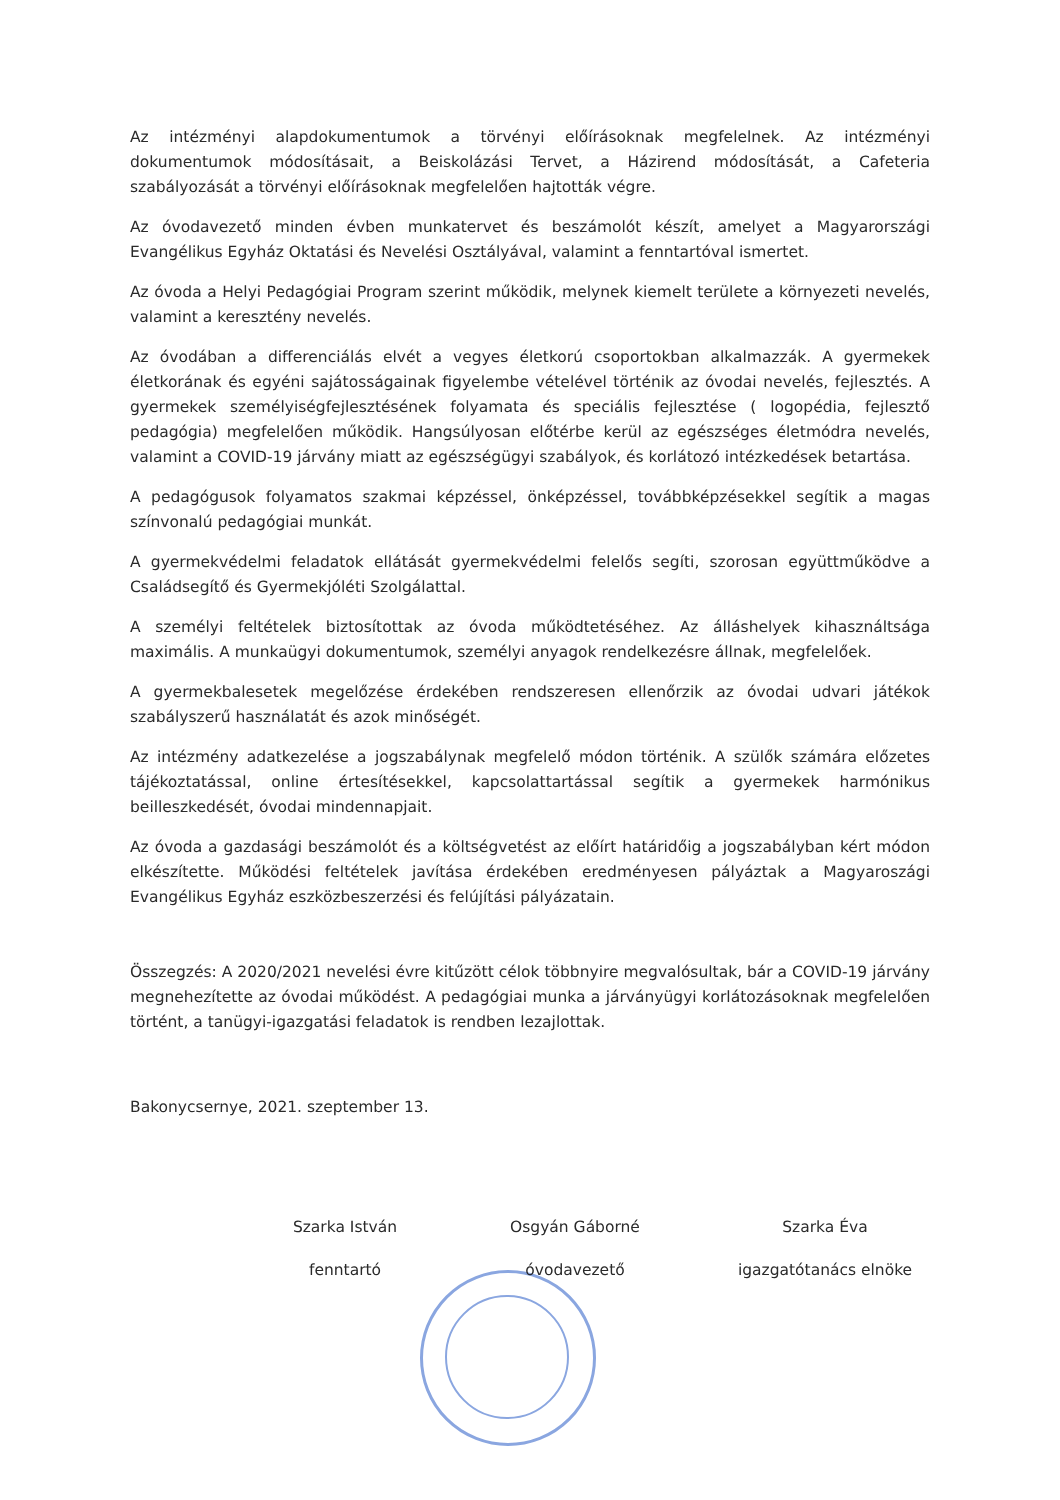Az intézményi alapdokumentumok a törvényi előírásoknak megfelelnek. Az intézményi dokumentumok módosításait, a Beiskolázási Tervet, a Házirend módosítását, a Cafeteria szabályozását a törvényi előírásoknak megfelelően hajtották végre.
Az óvodavezető minden évben munkatervet és beszámolót készít, amelyet a Magyarországi Evangélikus Egyház Oktatási és Nevelési Osztályával, valamint a fenntartóval ismertet.
Az óvoda a Helyi Pedagógiai Program szerint működik, melynek kiemelt területe a környezeti nevelés, valamint a keresztény nevelés.
Az óvodában a differenciálás elvét a vegyes életkorú csoportokban alkalmazzák. A gyermekek életkorának és egyéni sajátosságainak figyelembe vételével történik az óvodai nevelés, fejlesztés. A gyermekek személyiségfejlesztésének folyamata és speciális fejlesztése ( logopédia, fejlesztő pedagógia) megfelelően működik. Hangsúlyosan előtérbe kerül az egészséges életmódra nevelés, valamint a COVID-19 járvány miatt az egészségügyi szabályok, és korlátozó intézkedések betartása.
A pedagógusok folyamatos szakmai képzéssel, önképzéssel, továbbképzésekkel segítik a magas színvonalú pedagógiai munkát.
A gyermekvédelmi feladatok ellátását gyermekvédelmi felelős segíti, szorosan együttműködve a Családsegítő és Gyermekjóléti Szolgálattal.
A személyi feltételek biztosítottak az óvoda működtetéséhez. Az álláshelyek kihasználtsága maximális. A munkaügyi dokumentumok, személyi anyagok rendelkezésre állnak, megfelelőek.
A gyermekbalesetek megelőzése érdekében rendszeresen ellenőrzik az óvodai udvari játékok szabályszerű használatát és azok minőségét.
Az intézmény adatkezelése a jogszabálynak megfelelő módon történik. A szülők számára előzetes tájékoztatással, online értesítésekkel, kapcsolattartással segítik a gyermekek harmónikus beilleszkedését, óvodai mindennapjait.
Az óvoda a gazdasági beszámolót és a költségvetést az előírt határidőig a jogszabályban kért módon elkészítette. Működési feltételek javítása érdekében eredményesen pályáztak a Magyaroszági Evangélikus Egyház eszközbeszerzési és felújítási pályázatain.
Összegzés: A 2020/2021 nevelési évre kitűzött célok többnyire megvalósultak, bár a COVID-19 járvány megnehezítette az óvodai működést. A pedagógiai munka a járványügyi korlátozásoknak megfelelően történt, a tanügyi-igazgatási feladatok is rendben lezajlottak.
Bakonycsernye, 2021. szeptember 13.
Szarka István
fenntartó
Osgyán Gáborné
óvodavezető
Szarka Éva
igazgatótanács elnöke